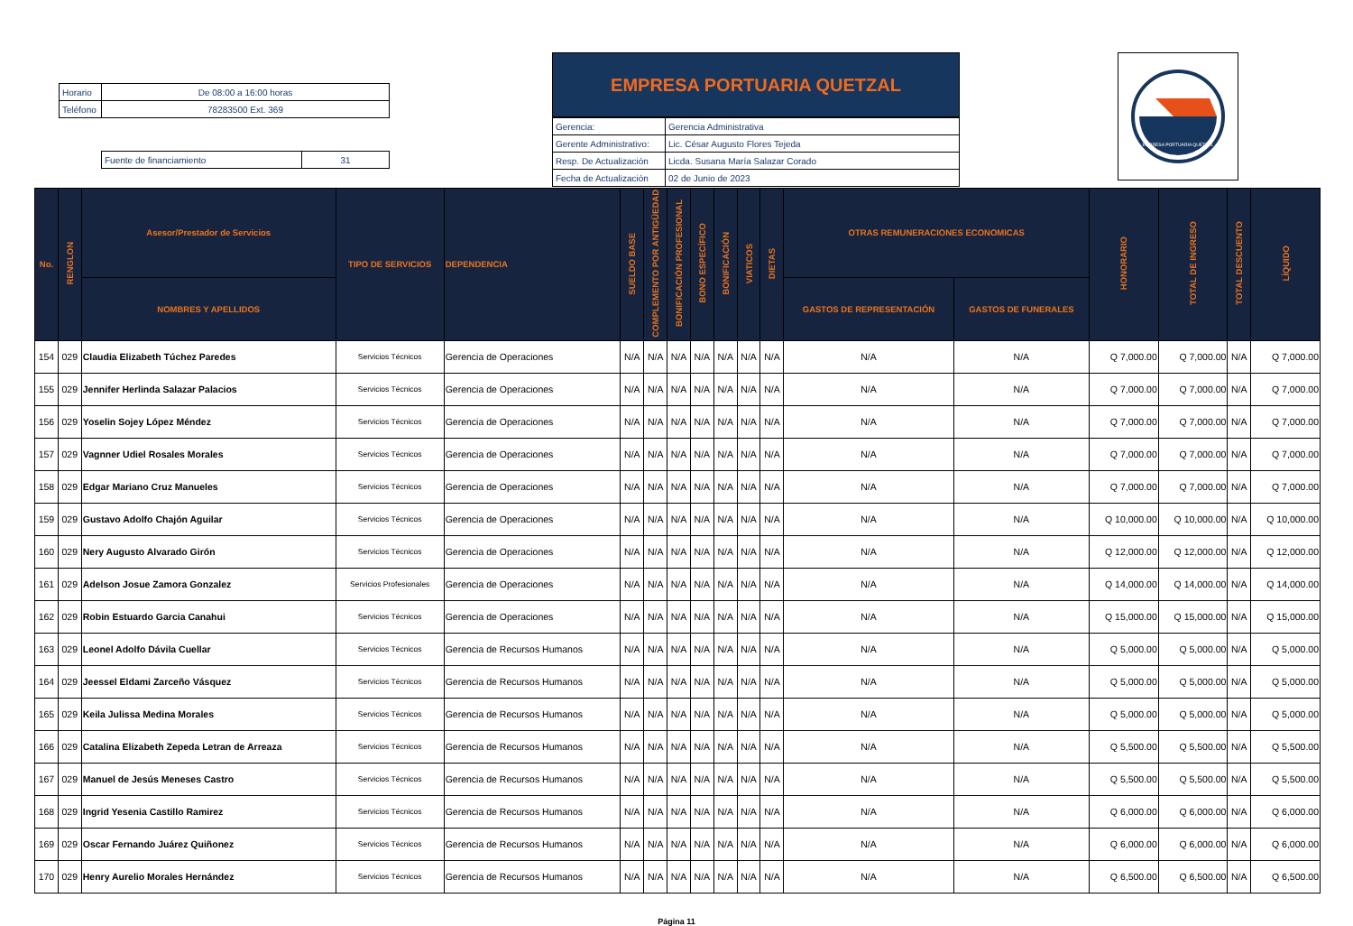| Horario | De 08:00 a 16:00 horas |
| Teléfono | 78283500 Ext. 369 |
| Fuente de financiamiento | 31 |
EMPRESA PORTUARIA QUETZAL
| Gerencia: | Gerencia Administrativa |
| Gerente Administrativo: | Lic. César Augusto Flores Tejeda |
| Resp. De Actualización | Licda. Susana María Salazar Corado |
| Fecha de Actualización | 02 de Junio de 2023 |
EMPRESA PORTUARIA QUETZAL
| No. | RENGLON | Asesor/Prestador de Servicios | TIPO DE SERVICIOS | DEPENDENCIA | SUELDO BASE | COMPLEMENTO POR ANTIGÜEDAD | BONIFICACIÓN PROFESIONAL | BONO ESPECÍFICO | BONIFICACIÓN | VIATICOS | DIETAS | OTRAS REMUNERACIONES ECONOMICAS | | HONORARIO | TOTAL DE INGRESO | TOTAL DESCUENTO | LÍQUIDO |
| --- | --- | --- | --- | --- | --- | --- | --- | --- | --- | --- | --- | --- | --- | --- | --- | --- | --- |
| | | NOMBRES Y APELLIDOS | | | | | | | | | | GASTOS DE REPRESENTACIÓN | GASTOS DE FUNERALES | | | | |
| 154 | 029 | Claudia Elizabeth Túchez Paredes | Servicios Técnicos | Gerencia de Operaciones | N/A | N/A | N/A | N/A | N/A | N/A | N/A | N/A | N/A | Q 7,000.00 | Q 7,000.00 | N/A | Q 7,000.00 |
| 155 | 029 | Jennifer Herlinda Salazar Palacios | Servicios Técnicos | Gerencia de Operaciones | N/A | N/A | N/A | N/A | N/A | N/A | N/A | N/A | N/A | Q 7,000.00 | Q 7,000.00 | N/A | Q 7,000.00 |
| 156 | 029 | Yoselin Sojey López Méndez | Servicios Técnicos | Gerencia de Operaciones | N/A | N/A | N/A | N/A | N/A | N/A | N/A | N/A | N/A | Q 7,000.00 | Q 7,000.00 | N/A | Q 7,000.00 |
| 157 | 029 | Vagnner Udiel Rosales Morales | Servicios Técnicos | Gerencia de Operaciones | N/A | N/A | N/A | N/A | N/A | N/A | N/A | N/A | N/A | Q 7,000.00 | Q 7,000.00 | N/A | Q 7,000.00 |
| 158 | 029 | Edgar Mariano Cruz Manueles | Servicios Técnicos | Gerencia de Operaciones | N/A | N/A | N/A | N/A | N/A | N/A | N/A | N/A | N/A | Q 7,000.00 | Q 7,000.00 | N/A | Q 7,000.00 |
| 159 | 029 | Gustavo Adolfo Chajón Aguilar | Servicios Técnicos | Gerencia de Operaciones | N/A | N/A | N/A | N/A | N/A | N/A | N/A | N/A | N/A | Q 10,000.00 | Q 10,000.00 | N/A | Q 10,000.00 |
| 160 | 029 | Nery Augusto Alvarado Girón | Servicios Técnicos | Gerencia de Operaciones | N/A | N/A | N/A | N/A | N/A | N/A | N/A | N/A | N/A | Q 12,000.00 | Q 12,000.00 | N/A | Q 12,000.00 |
| 161 | 029 | Adelson Josue Zamora Gonzalez | Servicios Profesionales | Gerencia de Operaciones | N/A | N/A | N/A | N/A | N/A | N/A | N/A | N/A | N/A | Q 14,000.00 | Q 14,000.00 | N/A | Q 14,000.00 |
| 162 | 029 | Robin Estuardo Garcia Canahui | Servicios Técnicos | Gerencia de Operaciones | N/A | N/A | N/A | N/A | N/A | N/A | N/A | N/A | N/A | Q 15,000.00 | Q 15,000.00 | N/A | Q 15,000.00 |
| 163 | 029 | Leonel Adolfo Dávila Cuellar | Servicios Técnicos | Gerencia de Recursos Humanos | N/A | N/A | N/A | N/A | N/A | N/A | N/A | N/A | N/A | Q 5,000.00 | Q 5,000.00 | N/A | Q 5,000.00 |
| 164 | 029 | Jeessel Eldami Zarceño Vásquez | Servicios Técnicos | Gerencia de Recursos Humanos | N/A | N/A | N/A | N/A | N/A | N/A | N/A | N/A | N/A | Q 5,000.00 | Q 5,000.00 | N/A | Q 5,000.00 |
| 165 | 029 | Keila Julissa Medina Morales | Servicios Técnicos | Gerencia de Recursos Humanos | N/A | N/A | N/A | N/A | N/A | N/A | N/A | N/A | N/A | Q 5,000.00 | Q 5,000.00 | N/A | Q 5,000.00 |
| 166 | 029 | Catalina Elizabeth Zepeda Letran de Arreaza | Servicios Técnicos | Gerencia de Recursos Humanos | N/A | N/A | N/A | N/A | N/A | N/A | N/A | N/A | N/A | Q 5,500.00 | Q 5,500.00 | N/A | Q 5,500.00 |
| 167 | 029 | Manuel de Jesús Meneses Castro | Servicios Técnicos | Gerencia de Recursos Humanos | N/A | N/A | N/A | N/A | N/A | N/A | N/A | N/A | N/A | Q 5,500.00 | Q 5,500.00 | N/A | Q 5,500.00 |
| 168 | 029 | Ingrid Yesenia Castillo Ramirez | Servicios Técnicos | Gerencia de Recursos Humanos | N/A | N/A | N/A | N/A | N/A | N/A | N/A | N/A | N/A | Q 6,000.00 | Q 6,000.00 | N/A | Q 6,000.00 |
| 169 | 029 | Oscar Fernando Juárez Quiñonez | Servicios Técnicos | Gerencia de Recursos Humanos | N/A | N/A | N/A | N/A | N/A | N/A | N/A | N/A | N/A | Q 6,000.00 | Q 6,000.00 | N/A | Q 6,000.00 |
| 170 | 029 | Henry Aurelio Morales Hernández | Servicios Técnicos | Gerencia de Recursos Humanos | N/A | N/A | N/A | N/A | N/A | N/A | N/A | N/A | N/A | Q 6,500.00 | Q 6,500.00 | N/A | Q 6,500.00 |
Página 11